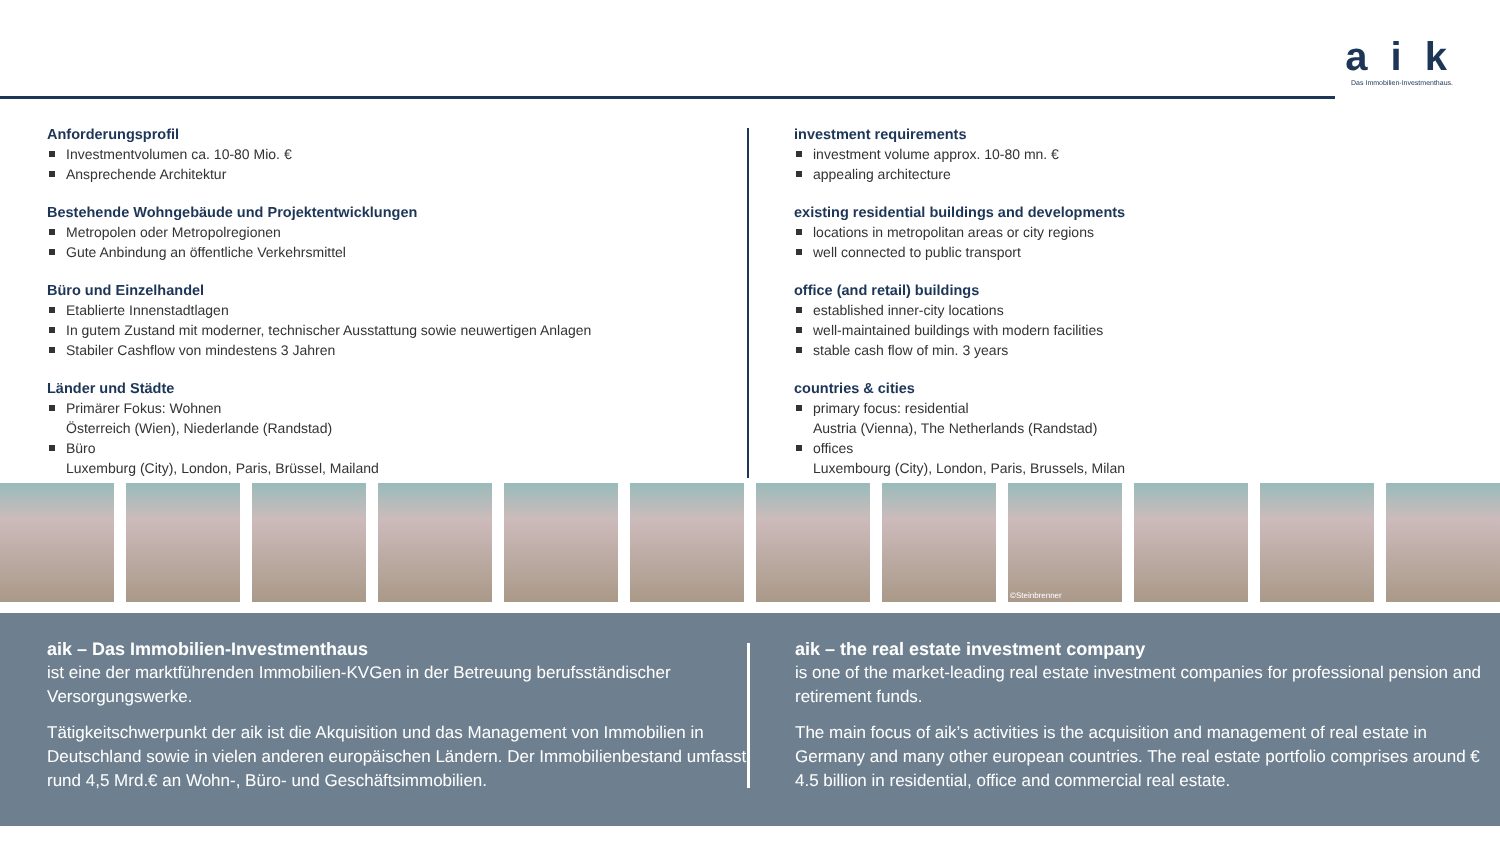a i k
Das Immobilien-Investmenthaus.
Anforderungsprofil
Investmentvolumen ca. 10-80 Mio. €
Ansprechende Architektur
Bestehende Wohngebäude und Projektentwicklungen
Metropolen oder Metropolregionen
Gute Anbindung an öffentliche Verkehrsmittel
Büro und Einzelhandel
Etablierte Innenstadtlagen
In gutem Zustand mit moderner, technischer Ausstattung sowie neuwertigen Anlagen
Stabiler Cashflow von mindestens 3 Jahren
Länder und Städte
Primärer Fokus: Wohnen
Österreich (Wien), Niederlande (Randstad)
Büro
Luxemburg (City), London, Paris, Brüssel, Mailand
investment requirements
investment volume approx. 10-80 mn. €
appealing architecture
existing residential buildings and developments
locations in metropolitan areas or city regions
well connected to public transport
office (and retail) buildings
established inner-city locations
well-maintained buildings with modern facilities
stable cash flow of min. 3 years
countries & cities
primary focus: residential
Austria (Vienna), The Netherlands (Randstad)
offices
Luxembourg (City), London, Paris, Brussels, Milan
©Steinbrenner
aik – Das Immobilien-Investmenthaus
ist eine der marktführenden Immobilien-KVGen in der Betreuung berufsständischer Versorgungswerke.
Tätigkeitschwerpunkt der aik ist die Akquisition und das Management von Immobilien in Deutschland sowie in vielen anderen europäischen Ländern. Der Immobilienbestand umfasst rund 4,5 Mrd.€ an Wohn-, Büro- und Geschäftsimmobilien.
aik – the real estate investment company
is one of the market-leading real estate investment companies for professional pension and retirement funds.
The main focus of aik’s activities is the acquisition and management of real estate in Germany and many other european countries. The real estate portfolio comprises around € 4.5 billion in residential, office and commercial real estate.